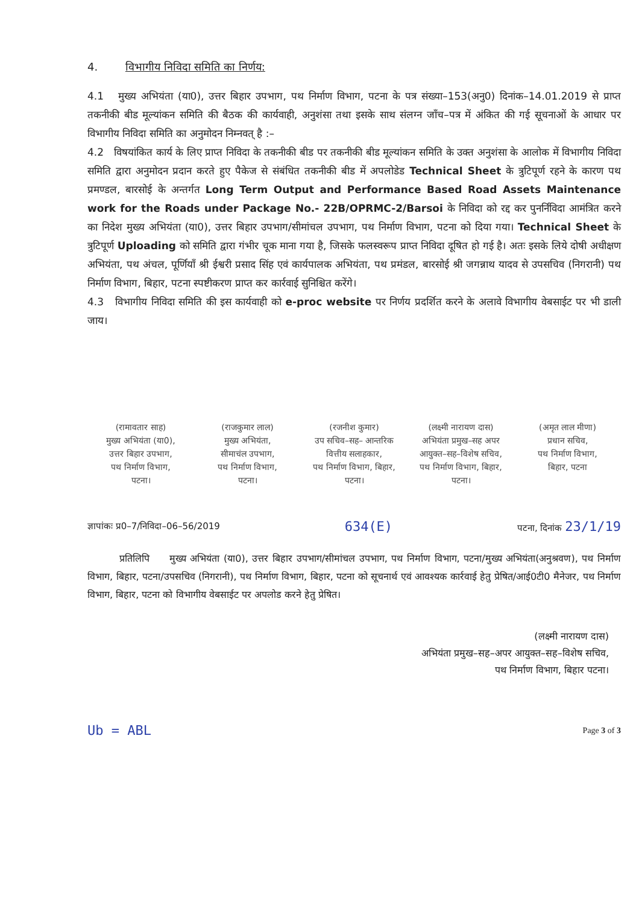4. विभागीय निविदा समिति का निर्णय:
4.1 मुख्य अभियंता (या0), उत्तर बिहार उपभाग, पथ निर्माण विभाग, पटना के पत्र संख्या–153(अनु0) दिनांक–14.01.2019 से प्राप्त तकनीकी बीड मूल्यांकन समिति की बैठक की कार्यवाही, अनुशंसा तथा इसके साथ संलग्न जाँच–पत्र में अंकित की गई सूचनाओं के आधार पर विभागीय निविदा समिति का अनुमोदन निम्नवत् है :–
4.2 विषयांकित कार्य के लिए प्राप्त निविदा के तकनीकी बीड पर तकनीकी बीड मूल्यांकन समिति के उक्त अनुशंसा के आलोक में विभागीय निविदा समिति द्वारा अनुमोदन प्रदान करते हुए पैकेज से संबंधित तकनीकी बीड में अपलोडेड Technical Sheet के त्रुटिपूर्ण रहने के कारण पथ प्रमण्डल, बारसोई के अन्तर्गत Long Term Output and Performance Based Road Assets Maintenance work for the Roads under Package No.- 22B/OPRMC-2/Barsoi के निविदा को रद्द कर पुनर्निविदा आमंत्रित करने का निदेश मुख्य अभियंता (या0), उत्तर बिहार उपभाग/सीमांचल उपभाग, पथ निर्माण विभाग, पटना को दिया गया। Technical Sheet के त्रुटिपूर्ण Uploading को समिति द्वारा गंभीर चूक माना गया है, जिसके फलस्वरूप प्राप्त निविदा दूषित हो गई है। अतः इसके लिये दोषी अधीक्षण अभियंता, पथ अंचल, पूर्णियाँ श्री ईश्वरी प्रसाद सिंह एवं कार्यपालक अभियंता, पथ प्रमंडल, बारसोई श्री जगन्नाथ यादव से उपसचिव (निगरानी) पथ निर्माण विभाग, बिहार, पटना स्पष्टीकरण प्राप्त कर कार्रवाई सुनिश्चित करेंगे।
4.3 विभागीय निविदा समिति की इस कार्यवाही को e-proc website पर निर्णय प्रदर्शित करने के अलावे विभागीय वेबसाईट पर भी डाली जाय।
(रामावतार साह)
मुख्य अभियंता (या0),
उत्तर बिहार उपभाग,
पथ निर्माण विभाग,
पटना।
(राजकुमार लाल)
मुख्य अभियंता,
सीमाचंल उपभाग,
पथ निर्माण विभाग,
पटना।
(रजनीश कुमार)
उप सचिव–सह– आन्तरिक
वित्तीय सलाहकार,
पथ निर्माण विभाग, बिहार,
पटना।
(लक्ष्मी नारायण दास)
अभियंता प्रमुख–सह अपर
आयुक्त–सह–विशेष सचिव,
पथ निर्माण विभाग, बिहार,
पटना।
(अमृत लाल मीणा)
प्रधान सचिव,
पथ निर्माण विभाग,
बिहार, पटना
ज्ञापांकः प्र0–7/निविदा–06–56/2019 634(E) पटना, दिनांक 23/1/19
प्रतिलिपि मुख्य अभियंता (या0), उत्तर बिहार उपभाग/सीमांचल उपभाग, पथ निर्माण विभाग, पटना/मुख्य अभियंता(अनुश्रवण), पथ निर्माण विभाग, बिहार, पटना/उपसचिव (निगरानी), पथ निर्माण विभाग, बिहार, पटना को सूचनार्थ एवं आवश्यक कार्रवाई हेतु प्रेषित/आई0टी0 मैनेजर, पथ निर्माण विभाग, बिहार, पटना को विभागीय वेबसाईट पर अपलोड करने हेतु प्रेषित।
(लक्ष्मी नारायण दास)
अभियंता प्रमुख–सह–अपर आयुक्त–सह–विशेष सचिव,
पथ निर्माण विभाग, बिहार पटना।
Ub = ABL Page 3 of 3